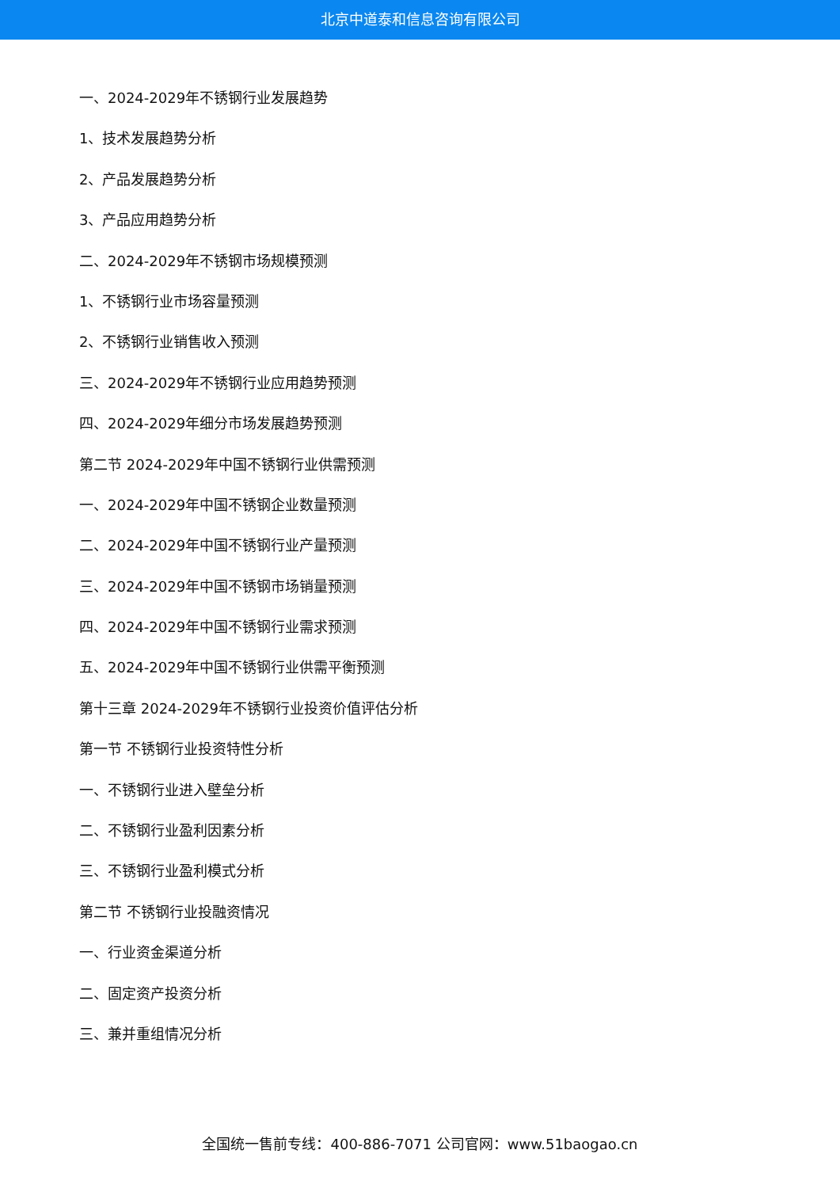北京中道泰和信息咨询有限公司
一、2024-2029年不锈钢行业发展趋势
1、技术发展趋势分析
2、产品发展趋势分析
3、产品应用趋势分析
二、2024-2029年不锈钢市场规模预测
1、不锈钢行业市场容量预测
2、不锈钢行业销售收入预测
三、2024-2029年不锈钢行业应用趋势预测
四、2024-2029年细分市场发展趋势预测
第二节 2024-2029年中国不锈钢行业供需预测
一、2024-2029年中国不锈钢企业数量预测
二、2024-2029年中国不锈钢行业产量预测
三、2024-2029年中国不锈钢市场销量预测
四、2024-2029年中国不锈钢行业需求预测
五、2024-2029年中国不锈钢行业供需平衡预测
第十三章 2024-2029年不锈钢行业投资价值评估分析
第一节 不锈钢行业投资特性分析
一、不锈钢行业进入壁垒分析
二、不锈钢行业盈利因素分析
三、不锈钢行业盈利模式分析
第二节 不锈钢行业投融资情况
一、行业资金渠道分析
二、固定资产投资分析
三、兼并重组情况分析
全国统一售前专线：400-886-7071 公司官网：www.51baogao.cn